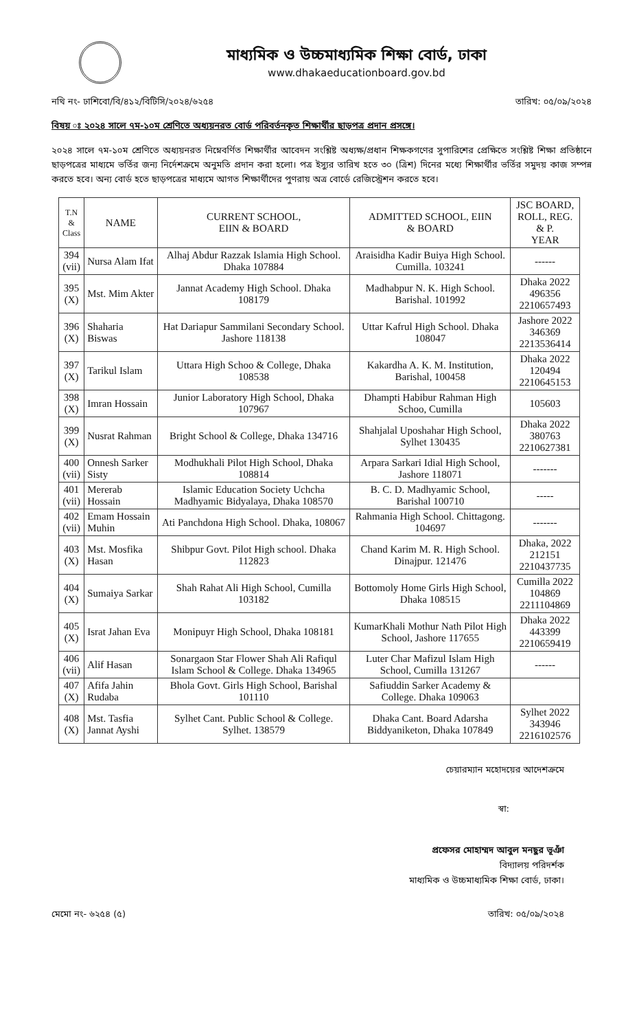মাধ্যমিক ও উচ্চমাধ্যমিক শিক্ষা বোর্ড, ঢাকা
www.dhakaeducationboard.gov.bd
নথি নং- ঢাশিবো/বি/৪১২/বিটিসি/২০২৪/৬২৫৪ তারিখ: ০৫/০৯/২০২৪
বিষয় ঃ ২০২৪ সালে ৭ম-১০ম শ্রেণিতে অধ্যয়নরত বোর্ড পরিবর্তনকৃত শিক্ষার্থীর ছাড়পত্র প্রদান প্রসঙ্গে।
২০২৪ সালে ৭ম-১০ম শ্রেণিতে অধ্যয়নরত নিম্নেবর্ণিত শিক্ষার্থীর আবেদন সংশ্লিষ্ট অধ্যক্ষ/প্রধান শিক্ষকগণের সুপারিশের প্রেক্ষিতে সংশ্লিষ্ট শিক্ষা প্রতিষ্ঠানে ছাড়পত্রের মাধ্যমে ভর্তির জন্য নির্দেশক্রমে অনুমতি প্রদান করা হলো। পত্র ইস্যুর তারিখ হতে ৩০ (ত্রিশ) দিনের মধ্যে শিক্ষার্থীর ভর্তির সমুদয় কাজ সম্পন্ন করতে হবে। অন্য বোর্ড হতে ছাড়পত্রের মাধ্যমে আগত শিক্ষার্থীদের পুণরায় অত্র বোর্ডে রেজিস্ট্রেশন করতে হবে।
| T.N & Class | NAME | CURRENT SCHOOL, EIIN & BOARD | ADMITTED SCHOOL, EIIN & BOARD | JSC BOARD, ROLL, REG. & P. YEAR |
| --- | --- | --- | --- | --- |
| 394 (vii) | Nursa Alam Ifat | Alhaj Abdur Razzak Islamia High School. Dhaka 107884 | Araisidha Kadir Buiya High School. Cumilla. 103241 | ------ |
| 395 (X) | Mst. Mim Akter | Jannat Academy High School. Dhaka 108179 | Madhabpur N. K. High School. Barishal. 101992 | Dhaka 2022 496356 2210657493 |
| 396 (X) | Shaharia Biswas | Hat Dariapur Sammilani Secondary School. Jashore 118138 | Uttar Kafrul High School. Dhaka 108047 | Jashore 2022 346369 2213536414 |
| 397 (X) | Tarikul Islam | Uttara High Schoo & College, Dhaka 108538 | Kakardha A. K. M. Institution, Barishal, 100458 | Dhaka 2022 120494 2210645153 |
| 398 (X) | Imran Hossain | Junior Laboratory High School, Dhaka 107967 | Dhampti Habibur Rahman High Schoo, Cumilla | 105603 |
| 399 (X) | Nusrat Rahman | Bright School & College, Dhaka 134716 | Shahjalal Uposhahar High School, Sylhet 130435 | Dhaka 2022 380763 2210627381 |
| 400 (vii) | Onnesh Sarker Sisty | Modhukhali Pilot High School, Dhaka 108814 | Arpara Sarkari Idial High School, Jashore 118071 | ------- |
| 401 (vii) | Mererab Hossain | Islamic Education Society Uchcha Madhyamic Bidyalaya, Dhaka 108570 | B. C. D. Madhyamic School, Barishal 100710 | ----- |
| 402 (vii) | Emam Hossain Muhin | Ati Panchdona High School. Dhaka, 108067 | Rahmania High School. Chittagong. 104697 | ------- |
| 403 (X) | Mst. Mosfika Hasan | Shibpur Govt. Pilot High school. Dhaka 112823 | Chand Karim M. R. High School. Dinajpur. 121476 | Dhaka, 2022 212151 2210437735 |
| 404 (X) | Sumaiya Sarkar | Shah Rahat Ali High School, Cumilla 103182 | Bottomoly Home Girls High School, Dhaka 108515 | Cumilla 2022 104869 2211104869 |
| 405 (X) | Israt Jahan Eva | Monipuyr High School, Dhaka 108181 | KumarKhali Mothur Nath Pilot High School, Jashore 117655 | Dhaka 2022 443399 2210659419 |
| 406 (vii) | Alif Hasan | Sonargaon Star Flower Shah Ali Rafiqul Islam School & College. Dhaka 134965 | Luter Char Mafizul Islam High School, Cumilla 131267 | ------ |
| 407 (X) | Afifa Jahin Rudaba | Bhola Govt. Girls High School, Barishal 101110 | Safiuddin Sarker Academy & College. Dhaka 109063 | |
| 408 (X) | Mst. Tasfia Jannat Ayshi | Sylhet Cant. Public School & College. Sylhet. 138579 | Dhaka Cant. Board Adarsha Biddyaniketon, Dhaka 107849 | Sylhet 2022 343946 2216102576 |
চেয়ারম্যান মহোদয়ের আদেশক্রমে
স্বা:
প্রফেসর মোহাম্মদ আবুল মনছুর ভূঞাঁ
বিদ্যালয় পরিদর্শক
মাধ্যমিক ও উচ্চমাধ্যমিক শিক্ষা বোর্ড, ঢাকা।
মেমো নং- ৬২৫৪ (৫) তারিখ: ০৫/০৯/২০২৪